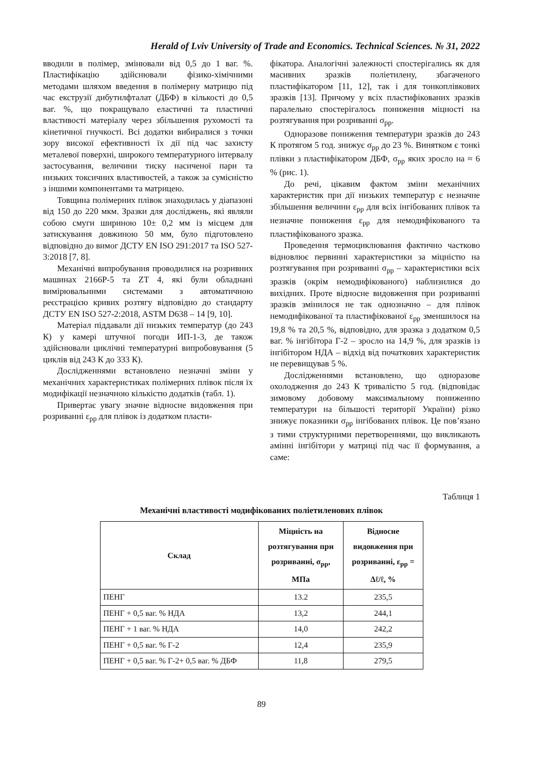Herald of Lviv University of Trade and Economics. Technical Sciences. № 31, 2022
вводили в полімер, змінювали від 0,5 до 1 ваг. %. Пластифікацію здійснювали фізико-хімічними методами шляхом введення в полімерну матрицю під час екструзії дибутилфталат (ДБФ) в кількості до 0,5 ваг. %, що покращувало еластичні та пластичні властивості матеріалу через збільшення рухомості та кінетичної гнучкості. Всі додатки вибиралися з точки зору високої ефективності їх дії під час захисту металевої поверхні, широкого температурного інтервалу застосування, величини тиску насиченої пари та низьких токсичних властивостей, а також за сумісністю з іншими компонентами та матрицею.
Товщина полімерних плівок знаходилась у діапазоні від 150 до 220 мкм. Зразки для досліджень, які являли собою смуги шириною 10± 0,2 мм із місцем для затискування довжиною 50 мм, було підготовлено відповідно до вимог ДСТУ EN ISO 291:2017 та ISO 527-3:2018 [7, 8].
Механічні випробування проводилися на розривних машинах 2166Р-5 та ZT 4, які були обладнані вимірювальними системами з автоматичною реєстрацією кривих розтягу відповідно до стандарту ДСТУ EN ISO 527-2:2018, ASTM D638 – 14 [9, 10].
Матеріал піддавали дії низьких температур (до 243 К) у камері штучної погоди ИП-1-3, де також здійснювали циклічні температурні випробовування (5 циклів від 243 К до 333 К).
Дослідженнями встановлено незначні зміни у механічних характеристиках полімерних плівок після їх модифікації незначною кількістю додатків (табл. 1).
Привертає увагу значне відносне видовження при розриванні ε<sub>рр</sub> для плівок із додатком пласти-
фікатора. Аналогічні залежності спостерігались як для масивних зразків поліетилену, збагаченого пластифікатором [11, 12], так і для тонкоплівкових зразків [13]. Причому у всіх пластифікованих зразків паралельно спостерігалось пониження міцності на розтягування при розриванні σ<sub>рр</sub>.
Одноразове пониження температури зразків до 243 К протягом 5 год. знижує σ<sub>рр</sub> до 23 %. Винятком є тонкі плівки з пластифікатором ДБФ, σ<sub>рр</sub> яких зросло на ≈ 6 % (рис. 1).
До речі, цікавим фактом зміни механічних характеристик при дії низьких температур є незначне збільшення величини ε<sub>рр</sub> для всіх інгібованих плівок та незначне пониження ε<sub>рр</sub> для немодифікованого та пластифікованого зразка.
Проведення термоциклювання фактично частково відновлює первинні характеристики за міцністю на розтягування при розриванні σ<sub>рр</sub> – характеристики всіх зразків (окрім немодифікованого) наблизилися до вихідних. Проте відносне видовження при розриванні зразків змінилося не так однозначно – для плівок немодифікованої та пластифікованої ε<sub>рр</sub> зменшилося на 19,8 % та 20,5 %, відповідно, для зразка з додатком 0,5 ваг. % інгібітора Г-2 – зросло на 14,9 %, для зразків із інгібітором НДА – відхід від початкових характеристик не перевищував 5 %.
Дослідженнями встановлено, що одноразове охолодження до 243 К тривалістю 5 год. (відповідає зимовому добовому максимальному пониженню температури на більшості території України) різко знижує показники σ<sub>рр</sub> інгібованих плівок. Це пов’язано з тими структурними перетвореннями, що викликають амінні інгібітори у матриці під час її формування, а саме:
Таблиця 1
Механічні властивості модифікованих поліетиленових плівок
| Склад | Міцність на розтягування при розриванні, σ<sub>рр</sub>, МПа | Відносне видовження при розриванні, ε<sub>рр</sub> = Δℓ/ℓ, % |
| --- | --- | --- |
| ПЕНГ | 13.2 | 235,5 |
| ПЕНГ + 0,5 ваг. % НДА | 13,2 | 244,1 |
| ПЕНГ + 1 ваг. % НДА | 14,0 | 242,2 |
| ПЕНГ + 0,5 ваг. % Г-2 | 12,4 | 235,9 |
| ПЕНГ + 0,5 ваг. % Г-2+ 0,5 ваг. % ДБФ | 11,8 | 279,5 |
89